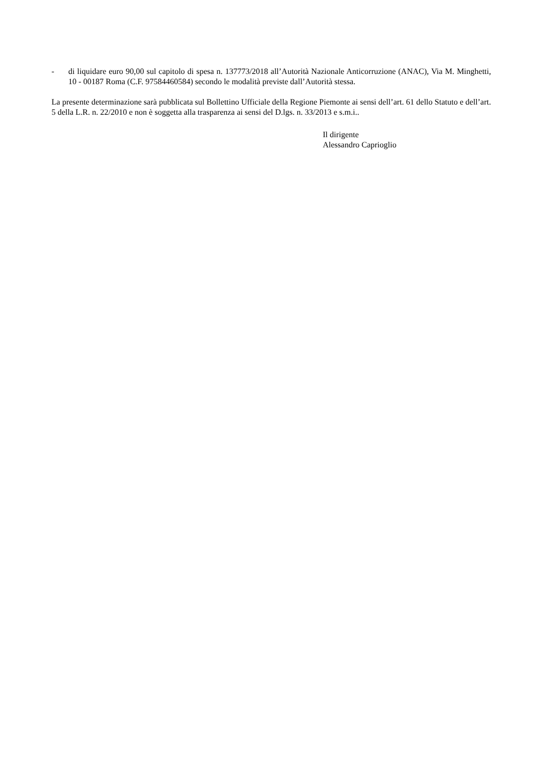- di liquidare euro 90,00 sul capitolo di spesa n. 137773/2018 all’Autorità Nazionale Anticorruzione (ANAC), Via M. Minghetti, 10 - 00187 Roma (C.F. 97584460584) secondo le modalità previste dall’Autorità stessa.
La presente determinazione sarà pubblicata sul Bollettino Ufficiale della Regione Piemonte ai sensi dell’art. 61 dello Statuto e dell’art. 5 della L.R. n. 22/2010 e non è soggetta alla trasparenza ai sensi del D.lgs. n. 33/2013 e s.m.i..
Il dirigente
Alessandro Caprioglio